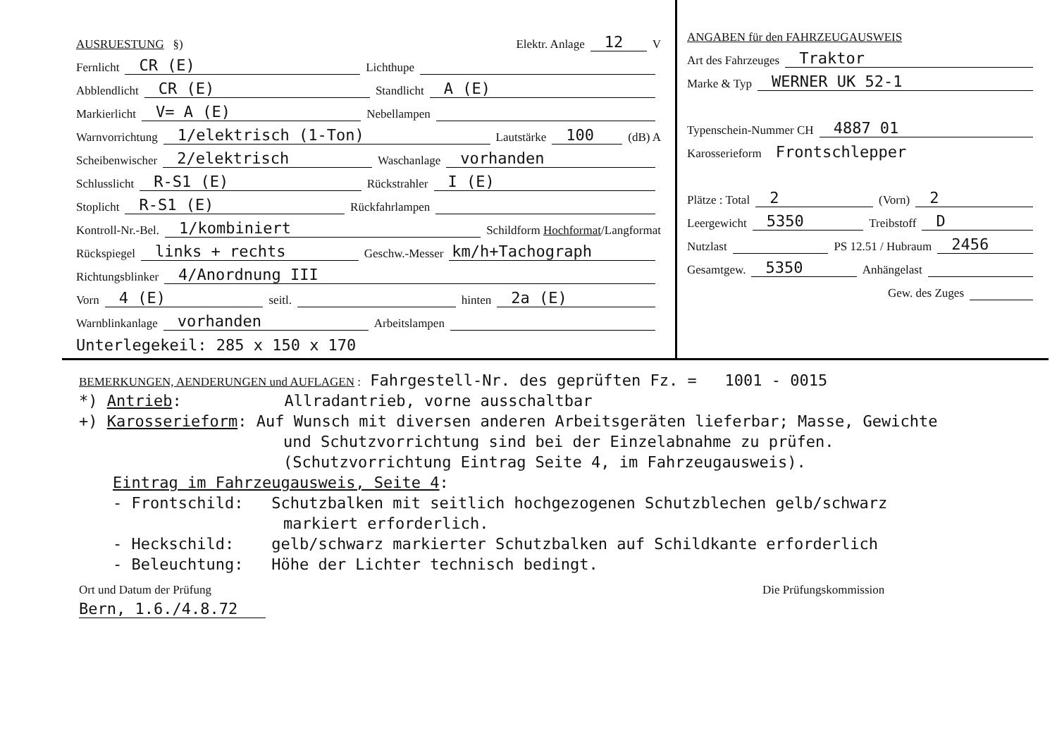AUSRUESTUNG §) Elektr. Anlage 12 V
Fernlicht CR (E) Lichthupe
Abblendlicht CR (E) Standlicht A (E)
Markierlicht V= A (E) Nebellampen
Warnvorrichtung 1/elektrisch (1-Ton) Lautstärke 100 (dB) A
Scheibenwischer 2/elektrisch Waschanlage vorhanden
Schlusslicht R-S1 (E) Rückstrahler I (E)
Stoplicht R-S1 (E) Rückfahrlampen
Kontroll-Nr.-Bel. 1/kombiniert Schildform Hochformat/Langformat
Rückspiegel links + rechts Geschw.-Messer km/h+Tachograph
Richtungsblinker 4/Anordnung III
Vorn 4 (E) seitl. hinten 2a (E)
Warnblinkanlage vorhanden Arbeitslampen
Unterlegekeil: 285 x 150 x 170
ANGABEN für den FAHRZEUGAUSWEIS
Art des Fahrzeuges Traktor
Marke & Typ WERNER UK 52-1
Typenschein-Nummer CH 4887 01
Karosserieform Frontschlepper
Plätze : Total 2 (Vorn) 2
Leergewicht 5350 Treibstoff D
Nutzlast PS 12.51 / Hubraum 2456
Gesamtgew. 5350 Anhängelast
Gew. des Zuges
BEMERKUNGEN, AENDERUNGEN und AUFLAGEN : Fahrgestell-Nr. des geprüften Fz. = 1001 - 0015
*) Antrieb: Allradantrieb, vorne ausschaltbar
+) Karosserieform: Auf Wunsch mit diversen anderen Arbeitsgeräten lieferbar; Masse, Gewichte
und Schutzvorrichtung sind bei der Einzelabnahme zu prüfen.
(Schutzvorrichtung Eintrag Seite 4, im Fahrzeugausweis).
Eintrag im Fahrzeugausweis, Seite 4:
- Frontschild: Schutzbalken mit seitlich hochgezogenen Schutzblechen gelb/schwarz
markiert erforderlich.
- Heckschild: gelb/schwarz markierter Schutzbalken auf Schildkante erforderlich
- Beleuchtung: Höhe der Lichter technisch bedingt.
Ort und Datum der Prüfung Die Prüfungskommission
Bern, 1.6./4.8.72